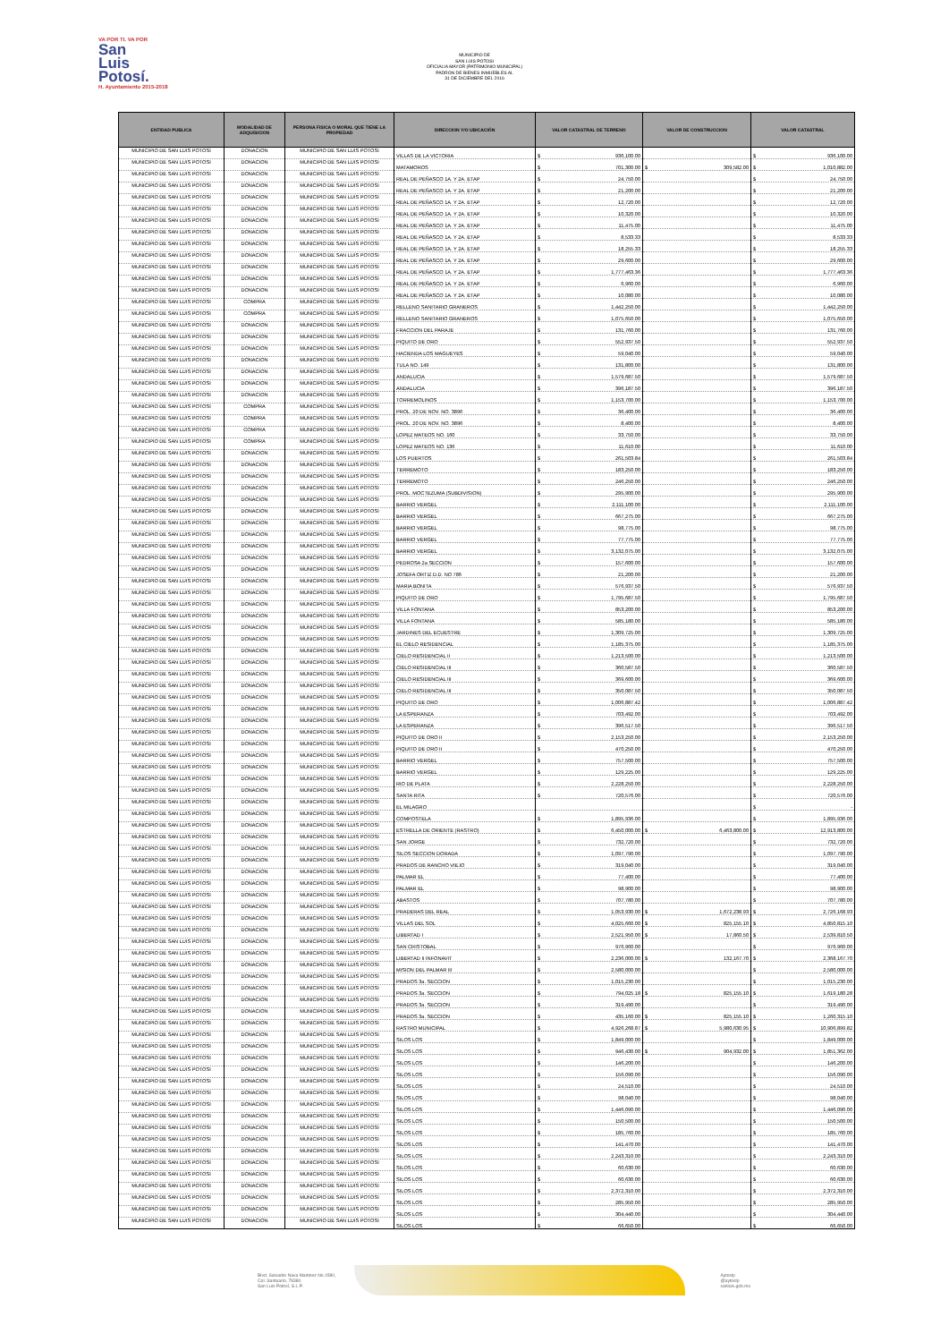VA POR TI. VA POR
San
Luis
Potosí.
H. Ayuntamiento 2015-2018
MUNICIPIO DE
SAN LUIS POTOSI
OFICIALIA MAYOR (PATRIMONIO MUNICIPAL)
PADRON DE BIENES INMUEBLES AL
31 DE DICIEMBRE DEL 2016
| ENTIDAD PUBLICA | MODALIDAD DE ADQUISICION | PERSONA FISICA O MORAL QUE TIENE LA PROPIEDAD | DIRECCION Y/O UBICACIÓN | VALOR CATASTRAL DE TERRENO | VALOR DE CONSTRUCCION | VALOR CATASTRAL |
| --- | --- | --- | --- | --- | --- | --- |
| MUNICIPIO DE SAN LUIS POTOSI | DONACION | MUNICIPIO DE SAN LUIS POTOSI | VILLAS DE LA VICTORIA | $ 936,100.00 | | $ 936,100.00 |
| MUNICIPIO DE SAN LUIS POTOSI | DONACION | MUNICIPIO DE SAN LUIS POTOSI | MATAMOROS | $ 701,300.00 | $ 309,582.00 | $ 1,010,882.00 |
| MUNICIPIO DE SAN LUIS POTOSI | DONACION | MUNICIPIO DE SAN LUIS POTOSI | REAL DE PEÑASCO 1A. Y 2A. ETAP | $ 24,750.00 | | $ 24,750.00 |
| MUNICIPIO DE SAN LUIS POTOSI | DONACION | MUNICIPIO DE SAN LUIS POTOSI | REAL DE PEÑASCO 1A. Y 2A. ETAP | $ 21,200.00 | | $ 21,200.00 |
| MUNICIPIO DE SAN LUIS POTOSI | DONACION | MUNICIPIO DE SAN LUIS POTOSI | REAL DE PEÑASCO 1A. Y 2A. ETAP | $ 12,720.00 | | $ 12,720.00 |
| MUNICIPIO DE SAN LUIS POTOSI | DONACION | MUNICIPIO DE SAN LUIS POTOSI | REAL DE PEÑASCO 1A. Y 2A. ETAP | $ 10,320.00 | | $ 10,320.00 |
| MUNICIPIO DE SAN LUIS POTOSI | DONACION | MUNICIPIO DE SAN LUIS POTOSI | REAL DE PEÑASCO 1A. Y 2A. ETAP | $ 11,475.00 | | $ 11,475.00 |
| MUNICIPIO DE SAN LUIS POTOSI | DONACION | MUNICIPIO DE SAN LUIS POTOSI | REAL DE PEÑASCO 1A. Y 2A. ETAP | $ 8,533.33 | | $ 8,533.33 |
| MUNICIPIO DE SAN LUIS POTOSI | DONACION | MUNICIPIO DE SAN LUIS POTOSI | REAL DE PEÑASCO 1A. Y 2A. ETAP | $ 18,255.33 | | $ 18,255.33 |
| MUNICIPIO DE SAN LUIS POTOSI | DONACION | MUNICIPIO DE SAN LUIS POTOSI | REAL DE PEÑASCO 1A. Y 2A. ETAP | $ 29,600.00 | | $ 29,600.00 |
| MUNICIPIO DE SAN LUIS POTOSI | DONACION | MUNICIPIO DE SAN LUIS POTOSI | REAL DE PEÑASCO 1A. Y 2A. ETAP | $ 1,777,463.36 | | $ 1,777,463.36 |
| MUNICIPIO DE SAN LUIS POTOSI | DONACION | MUNICIPIO DE SAN LUIS POTOSI | REAL DE PEÑASCO 1A. Y 2A. ETAP | $ 6,960.00 | | $ 6,960.00 |
| MUNICIPIO DE SAN LUIS POTOSI | DONACION | MUNICIPIO DE SAN LUIS POTOSI | REAL DE PEÑASCO 1A. Y 2A. ETAP | $ 10,080.00 | | $ 10,080.00 |
| MUNICIPIO DE SAN LUIS POTOSI | COMPRA | MUNICIPIO DE SAN LUIS POTOSI | RELLENO SANITARIO GRANEROS | $ 1,442,250.00 | | $ 1,442,250.00 |
| MUNICIPIO DE SAN LUIS POTOSI | COMPRA | MUNICIPIO DE SAN LUIS POTOSI | RELLENO SANITARIO GRANEROS | $ 1,075,650.00 | | $ 1,075,650.00 |
| MUNICIPIO DE SAN LUIS POTOSI | DONACION | MUNICIPIO DE SAN LUIS POTOSI | FRACCION DEL PARAJE | $ 131,760.00 | | $ 131,760.00 |
| MUNICIPIO DE SAN LUIS POTOSI | DONACION | MUNICIPIO DE SAN LUIS POTOSI | PIQUITO DE ORO | $ 552,937.50 | | $ 552,937.50 |
| MUNICIPIO DE SAN LUIS POTOSI | DONACION | MUNICIPIO DE SAN LUIS POTOSI | HACIENDA LOS MAGUEYES | $ 59,040.00 | | $ 59,040.00 |
| MUNICIPIO DE SAN LUIS POTOSI | DONACION | MUNICIPIO DE SAN LUIS POTOSI | TULA NO. 149 | $ 131,800.00 | | $ 131,800.00 |
| MUNICIPIO DE SAN LUIS POTOSI | DONACION | MUNICIPIO DE SAN LUIS POTOSI | ANDALUCIA | $ 1,579,687.50 | | $ 1,579,687.50 |
| MUNICIPIO DE SAN LUIS POTOSI | DONACION | MUNICIPIO DE SAN LUIS POTOSI | ANDALUCIA | $ 396,187.50 | | $ 396,187.50 |
| MUNICIPIO DE SAN LUIS POTOSI | DONACION | MUNICIPIO DE SAN LUIS POTOSI | TORREMOLINOS | $ 1,153,700.00 | | $ 1,153,700.00 |
| MUNICIPIO DE SAN LUIS POTOSI | COMPRA | MUNICIPIO DE SAN LUIS POTOSI | PROL. 20 DE NOV. NO. 3896 | $ 36,400.00 | | $ 36,400.00 |
| MUNICIPIO DE SAN LUIS POTOSI | COMPRA | MUNICIPIO DE SAN LUIS POTOSI | PROL. 20 DE NOV. NO. 3896 | $ 8,400.00 | | $ 8,400.00 |
| MUNICIPIO DE SAN LUIS POTOSI | COMPRA | MUNICIPIO DE SAN LUIS POTOSI | LOPEZ MATEOS NO. 160 | $ 33,750.00 | | $ 33,750.00 |
| MUNICIPIO DE SAN LUIS POTOSI | COMPRA | MUNICIPIO DE SAN LUIS POTOSI | LOPEZ MATEOS NO. 136 | $ 11,610.00 | | $ 11,610.00 |
| MUNICIPIO DE SAN LUIS POTOSI | DONACION | MUNICIPIO DE SAN LUIS POTOSI | LOS PUERTOS | $ 261,503.84 | | $ 261,503.84 |
| MUNICIPIO DE SAN LUIS POTOSI | DONACION | MUNICIPIO DE SAN LUIS POTOSI | TERREMOTO | $ 183,250.00 | | $ 183,250.00 |
| MUNICIPIO DE SAN LUIS POTOSI | DONACION | MUNICIPIO DE SAN LUIS POTOSI | TERREMOTO | $ 246,250.00 | | $ 246,250.00 |
| MUNICIPIO DE SAN LUIS POTOSI | DONACION | MUNICIPIO DE SAN LUIS POTOSI | PROL. MOCTEZUMA (SUBDIVISION) | $ 295,900.00 | | $ 295,900.00 |
| MUNICIPIO DE SAN LUIS POTOSI | DONACION | MUNICIPIO DE SAN LUIS POTOSI | BARRIO VERGEL | $ 2,111,100.00 | | $ 2,111,100.00 |
| MUNICIPIO DE SAN LUIS POTOSI | DONACION | MUNICIPIO DE SAN LUIS POTOSI | BARRIO VERGEL | $ 667,275.00 | | $ 667,275.00 |
| MUNICIPIO DE SAN LUIS POTOSI | DONACION | MUNICIPIO DE SAN LUIS POTOSI | BARRIO VERGEL | $ 98,775.00 | | $ 98,775.00 |
| MUNICIPIO DE SAN LUIS POTOSI | DONACION | MUNICIPIO DE SAN LUIS POTOSI | BARRIO VERGEL | $ 77,775.00 | | $ 77,775.00 |
| MUNICIPIO DE SAN LUIS POTOSI | DONACION | MUNICIPIO DE SAN LUIS POTOSI | BARRIO VERGEL | $ 3,132,075.00 | | $ 3,132,075.00 |
| MUNICIPIO DE SAN LUIS POTOSI | DONACION | MUNICIPIO DE SAN LUIS POTOSI | PEDROSA 2a SECCION | $ 157,600.00 | | $ 157,600.00 |
| MUNICIPIO DE SAN LUIS POTOSI | DONACION | MUNICIPIO DE SAN LUIS POTOSI | JOSEFA ORTIZ D.D. NO 786 | $ 21,200.00 | | $ 21,200.00 |
| MUNICIPIO DE SAN LUIS POTOSI | DONACION | MUNICIPIO DE SAN LUIS POTOSI | MARIA BONITA | $ 576,937.50 | | $ 576,937.50 |
| MUNICIPIO DE SAN LUIS POTOSI | DONACION | MUNICIPIO DE SAN LUIS POTOSI | PIQUITO DE ORO | $ 1,795,687.50 | | $ 1,795,687.50 |
| MUNICIPIO DE SAN LUIS POTOSI | DONACION | MUNICIPIO DE SAN LUIS POTOSI | VILLA FONTANA | $ 853,200.00 | | $ 853,200.00 |
| MUNICIPIO DE SAN LUIS POTOSI | DONACION | MUNICIPIO DE SAN LUIS POTOSI | VILLA FONTANA | $ 585,180.00 | | $ 585,180.00 |
| MUNICIPIO DE SAN LUIS POTOSI | DONACION | MUNICIPIO DE SAN LUIS POTOSI | JARDINES DEL ECUESTRE | $ 1,309,725.00 | | $ 1,309,725.00 |
| MUNICIPIO DE SAN LUIS POTOSI | DONACION | MUNICIPIO DE SAN LUIS POTOSI | EL CIELO RESIDENCIAL | $ 1,185,375.00 | | $ 1,185,375.00 |
| MUNICIPIO DE SAN LUIS POTOSI | DONACION | MUNICIPIO DE SAN LUIS POTOSI | CIELO RESIDENCIAL II | $ 1,213,500.00 | | $ 1,213,500.00 |
| MUNICIPIO DE SAN LUIS POTOSI | DONACION | MUNICIPIO DE SAN LUIS POTOSI | CIELO RESIDENCIAL III | $ 360,587.50 | | $ 360,587.50 |
| MUNICIPIO DE SAN LUIS POTOSI | DONACION | MUNICIPIO DE SAN LUIS POTOSI | CIELO RESIDENCIAL III | $ 369,600.00 | | $ 369,600.00 |
| MUNICIPIO DE SAN LUIS POTOSI | DONACION | MUNICIPIO DE SAN LUIS POTOSI | CIELO RESIDENCIAL III | $ 350,087.50 | | $ 350,087.50 |
| MUNICIPIO DE SAN LUIS POTOSI | DONACION | MUNICIPIO DE SAN LUIS POTOSI | PIQUITO DE ORO | $ 1,006,887.42 | | $ 1,006,887.42 |
| MUNICIPIO DE SAN LUIS POTOSI | DONACION | MUNICIPIO DE SAN LUIS POTOSI | LA ESPERANZA | $ 703,492.00 | | $ 703,492.00 |
| MUNICIPIO DE SAN LUIS POTOSI | DONACION | MUNICIPIO DE SAN LUIS POTOSI | LA ESPERANZA | $ 396,517.50 | | $ 396,517.50 |
| MUNICIPIO DE SAN LUIS POTOSI | DONACION | MUNICIPIO DE SAN LUIS POTOSI | PIQUITO DE ORO II | $ 2,153,250.00 | | $ 2,153,250.00 |
| MUNICIPIO DE SAN LUIS POTOSI | DONACION | MUNICIPIO DE SAN LUIS POTOSI | PIQUITO DE ORO II | $ 470,250.00 | | $ 470,250.00 |
| MUNICIPIO DE SAN LUIS POTOSI | DONACION | MUNICIPIO DE SAN LUIS POTOSI | BARRIO VERGEL | $ 757,500.00 | | $ 757,500.00 |
| MUNICIPIO DE SAN LUIS POTOSI | DONACION | MUNICIPIO DE SAN LUIS POTOSI | BARRIO VERGEL | $ 129,225.00 | | $ 129,225.00 |
| MUNICIPIO DE SAN LUIS POTOSI | DONACION | MUNICIPIO DE SAN LUIS POTOSI | RIO DE PLATA | $ 2,228,250.00 | | $ 2,228,250.00 |
| MUNICIPIO DE SAN LUIS POTOSI | DONACION | MUNICIPIO DE SAN LUIS POTOSI | SANTA RITA | $ 720,576.00 | | $ 720,576.00 |
| MUNICIPIO DE SAN LUIS POTOSI | DONACION | MUNICIPIO DE SAN LUIS POTOSI | EL MILAGRO | | | $ - |
| MUNICIPIO DE SAN LUIS POTOSI | DONACION | MUNICIPIO DE SAN LUIS POTOSI | COMPOSTELA | $ 1,895,936.00 | | $ 1,895,936.00 |
| MUNICIPIO DE SAN LUIS POTOSI | DONACION | MUNICIPIO DE SAN LUIS POTOSI | ESTRELLA DE ORIENTE (RASTRO) | $ 6,450,000.00 | $ 6,463,800.00 | $ 12,913,800.00 |
| MUNICIPIO DE SAN LUIS POTOSI | DONACION | MUNICIPIO DE SAN LUIS POTOSI | SAN JORGE | $ 732,720.00 | | $ 732,720.00 |
| MUNICIPIO DE SAN LUIS POTOSI | DONACION | MUNICIPIO DE SAN LUIS POTOSI | SILOS SECCION DORADA | $ 1,097,790.00 | | $ 1,097,790.00 |
| MUNICIPIO DE SAN LUIS POTOSI | DONACION | MUNICIPIO DE SAN LUIS POTOSI | PRADOS DE RANCHO VIEJO | $ 319,040.00 | | $ 319,040.00 |
| MUNICIPIO DE SAN LUIS POTOSI | DONACION | MUNICIPIO DE SAN LUIS POTOSI | PALMAR EL | $ 77,400.00 | | $ 77,400.00 |
| MUNICIPIO DE SAN LUIS POTOSI | DONACION | MUNICIPIO DE SAN LUIS POTOSI | PALMAR EL | $ 98,900.00 | | $ 98,900.00 |
| MUNICIPIO DE SAN LUIS POTOSI | DONACION | MUNICIPIO DE SAN LUIS POTOSI | ABASTOS | $ 707,780.00 | | $ 707,780.00 |
| MUNICIPIO DE SAN LUIS POTOSI | DONACION | MUNICIPIO DE SAN LUIS POTOSI | PRADERAS DEL REAL | $ 1,053,930.00 | $ 1,672,238.93 | $ 2,726,168.93 |
| MUNICIPIO DE SAN LUIS POTOSI | DONACION | MUNICIPIO DE SAN LUIS POTOSI | VILLAS DEL SOL | $ 4,025,660.00 | $ 825,155.10 | $ 4,850,815.10 |
| MUNICIPIO DE SAN LUIS POTOSI | DONACION | MUNICIPIO DE SAN LUIS POTOSI | LIBERTAD I | $ 2,521,950.00 | $ 17,860.50 | $ 2,539,810.50 |
| MUNICIPIO DE SAN LUIS POTOSI | DONACION | MUNICIPIO DE SAN LUIS POTOSI | SAN CRISTOBAL | $ 976,960.00 | | $ 976,960.00 |
| MUNICIPIO DE SAN LUIS POTOSI | DONACION | MUNICIPIO DE SAN LUIS POTOSI | LIBERTAD II INFONAVIT | $ 2,236,000.00 | $ 132,167.70 | $ 2,368,167.70 |
| MUNICIPIO DE SAN LUIS POTOSI | DONACION | MUNICIPIO DE SAN LUIS POTOSI | MISION DEL PALMAR III | $ 2,580,000.00 | | $ 2,580,000.00 |
| MUNICIPIO DE SAN LUIS POTOSI | DONACION | MUNICIPIO DE SAN LUIS POTOSI | PRADOS 3a. SECCION | $ 1,015,230.00 | | $ 1,015,230.00 |
| MUNICIPIO DE SAN LUIS POTOSI | DONACION | MUNICIPIO DE SAN LUIS POTOSI | PRADOS 3a. SECCION | $ 794,025.18 | $ 825,155.10 | $ 1,619,180.28 |
| MUNICIPIO DE SAN LUIS POTOSI | DONACION | MUNICIPIO DE SAN LUIS POTOSI | PRADOS 3a. SECCION | $ 319,490.00 | | $ 319,490.00 |
| MUNICIPIO DE SAN LUIS POTOSI | DONACION | MUNICIPIO DE SAN LUIS POTOSI | PRADOS 3a. SECCION | $ 435,160.00 | $ 825,155.10 | $ 1,260,315.10 |
| MUNICIPIO DE SAN LUIS POTOSI | DONACION | MUNICIPIO DE SAN LUIS POTOSI | RASTRO MUNICIPAL | $ 4,926,268.87 | $ 5,980,630.95 | $ 10,906,899.82 |
| MUNICIPIO DE SAN LUIS POTOSI | DONACION | MUNICIPIO DE SAN LUIS POTOSI | SILOS LOS | $ 1,849,000.00 | | $ 1,849,000.00 |
| MUNICIPIO DE SAN LUIS POTOSI | DONACION | MUNICIPIO DE SAN LUIS POTOSI | SILOS LOS | $ 946,430.00 | $ 904,932.00 | $ 1,851,362.00 |
| MUNICIPIO DE SAN LUIS POTOSI | DONACION | MUNICIPIO DE SAN LUIS POTOSI | SILOS LOS | $ 146,200.00 | | $ 146,200.00 |
| MUNICIPIO DE SAN LUIS POTOSI | DONACION | MUNICIPIO DE SAN LUIS POTOSI | SILOS LOS | $ 156,090.00 | | $ 156,090.00 |
| MUNICIPIO DE SAN LUIS POTOSI | DONACION | MUNICIPIO DE SAN LUIS POTOSI | SILOS LOS | $ 24,510.00 | | $ 24,510.00 |
| MUNICIPIO DE SAN LUIS POTOSI | DONACION | MUNICIPIO DE SAN LUIS POTOSI | SILOS LOS | $ 98,040.00 | | $ 98,040.00 |
| MUNICIPIO DE SAN LUIS POTOSI | DONACION | MUNICIPIO DE SAN LUIS POTOSI | SILOS LOS | $ 1,446,090.00 | | $ 1,446,090.00 |
| MUNICIPIO DE SAN LUIS POTOSI | DONACION | MUNICIPIO DE SAN LUIS POTOSI | SILOS LOS | $ 150,500.00 | | $ 150,500.00 |
| MUNICIPIO DE SAN LUIS POTOSI | DONACION | MUNICIPIO DE SAN LUIS POTOSI | SILOS LOS | $ 185,760.00 | | $ 185,760.00 |
| MUNICIPIO DE SAN LUIS POTOSI | DONACION | MUNICIPIO DE SAN LUIS POTOSI | SILOS LOS | $ 141,470.00 | | $ 141,470.00 |
| MUNICIPIO DE SAN LUIS POTOSI | DONACION | MUNICIPIO DE SAN LUIS POTOSI | SILOS LOS | $ 2,243,310.00 | | $ 2,243,310.00 |
| MUNICIPIO DE SAN LUIS POTOSI | DONACION | MUNICIPIO DE SAN LUIS POTOSI | SILOS LOS | $ 60,630.00 | | $ 60,630.00 |
| MUNICIPIO DE SAN LUIS POTOSI | DONACION | MUNICIPIO DE SAN LUIS POTOSI | SILOS LOS | $ 60,630.00 | | $ 60,630.00 |
| MUNICIPIO DE SAN LUIS POTOSI | DONACION | MUNICIPIO DE SAN LUIS POTOSI | SILOS LOS | $ 2,372,310.00 | | $ 2,372,310.00 |
| MUNICIPIO DE SAN LUIS POTOSI | DONACION | MUNICIPIO DE SAN LUIS POTOSI | SILOS LOS | $ 285,950.00 | | $ 285,950.00 |
| MUNICIPIO DE SAN LUIS POTOSI | DONACION | MUNICIPIO DE SAN LUIS POTOSI | SILOS LOS | $ 304,440.00 | | $ 304,440.00 |
| MUNICIPIO DE SAN LUIS POTOSI | DONACION | MUNICIPIO DE SAN LUIS POTOSI | SILOS LOS | $ 66,650.00 | | $ 66,650.00 |
Blvd. Salvador Nava Martinez No.1580,
Col. Santuario, 78380.
San Luis Potosí, S.L.P.
Aytoslp
@aytoslp
sanluis.gob.mx